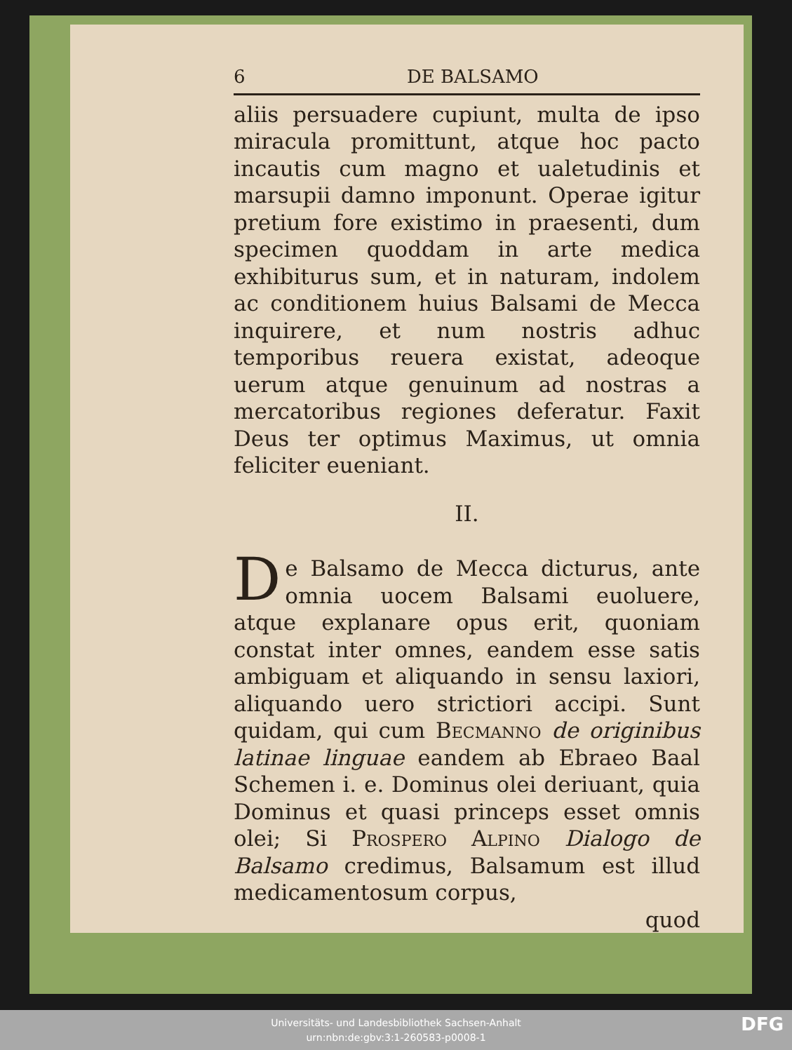6 DE BALSAMO
aliis persuadere cupiunt, multa de ipso miracula promittunt, atque hoc pacto incautis cum magno et ualetudinis et marsupii damno imponunt. Operae igitur pretium fore existimo in praesenti, dum specimen quoddam in arte medica exhibiturus sum, et in naturam, indolem ac conditionem huius Balsami de Mecca inquirere, et num nostris adhuc temporibus reuera existat, adeoque uerum atque genuinum ad nostras a mercatoribus regiones deferatur. Faxit Deus ter optimus Maximus, ut omnia feliciter eueniant.
II.
De Balsamo de Mecca dicturus, ante omnia uocem Balsami euoluere, atque explanare opus erit, quoniam constat inter omnes, eandem esse satis ambiguam et aliquando in sensu laxiori, aliquando uero strictiori accipi. Sunt quidam, qui cum Becmanno de originibus latinae linguae eandem ab Ebraeo Baal Schemen i. e. Dominus olei deriuant, quia Dominus et quasi princeps esset omnis olei; Si Prospero Alpino Dialogo de Balsamo credimus, Balsamum est illud medicamentosum corpus,
quod
Universitäts- und Landesbibliothek Sachsen-Anhalt
urn:nbn:de:gbv:3:1-260583-p0008-1
DFG